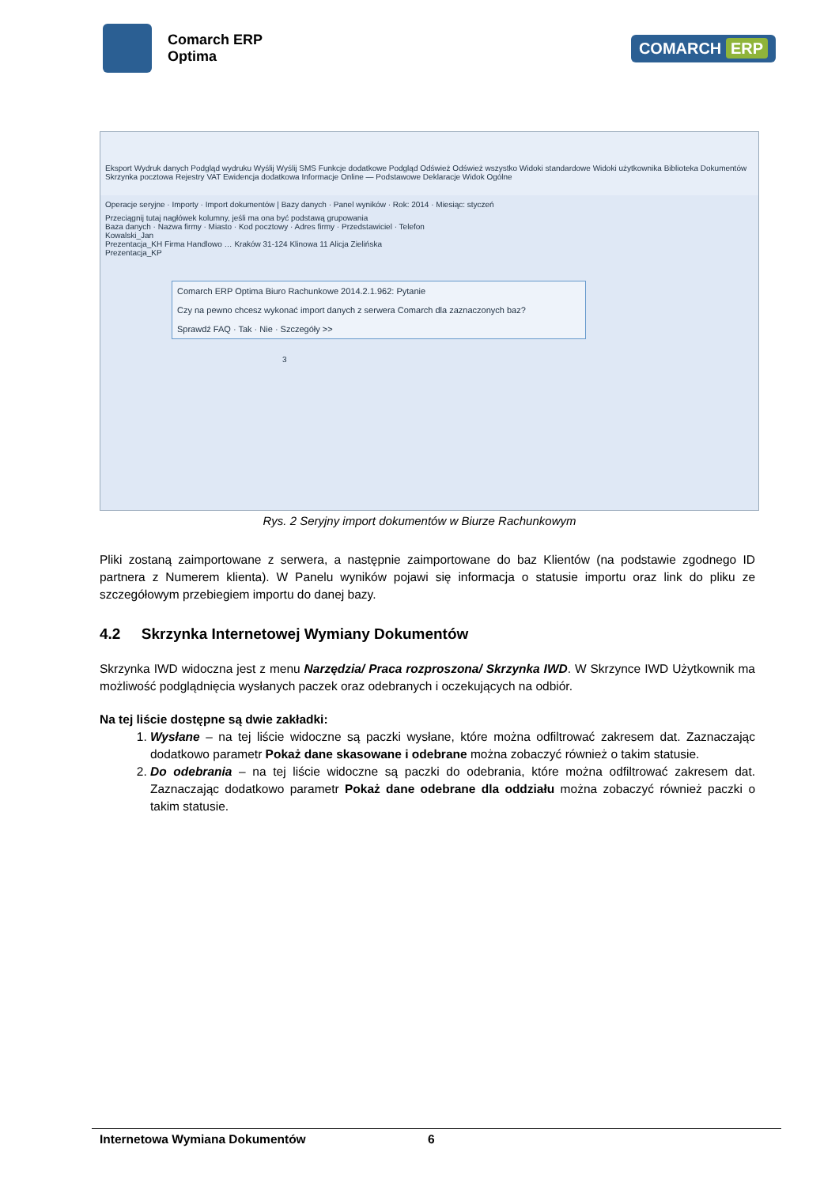Comarch ERP
Optima
COMARCH ERP
Eksport Wydruk danych Podgląd wydruku Wyślij Wyślij SMS Funkcje dodatkowe Podgląd Odśwież Odśwież wszystko Widoki standardowe Widoki użytkownika Biblioteka Dokumentów Skrzynka pocztowa Rejestry VAT Ewidencja dodatkowa Informacje Online — Podstawowe Deklaracje Widok Ogólne
Operacje seryjne · Importy · Import dokumentów | Bazy danych · Panel wyników · Rok: 2014 · Miesiąc: styczeń
Przeciągnij tutaj nagłówek kolumny, jeśli ma ona być podstawą grupowania
Baza danych · Nazwa firmy · Miasto · Kod pocztowy · Adres firmy · Przedstawiciel · Telefon
Kowalski_Jan
Prezentacja_KH Firma Handlowo … Kraków 31-124 Klinowa 11 Alicja Zielińska
Prezentacja_KP
Comarch ERP Optima Biuro Rachunkowe 2014.2.1.962: Pytanie
Czy na pewno chcesz wykonać import danych z serwera Comarch dla zaznaczonych baz?
Sprawdź FAQ · Tak · Nie · Szczegóły >>
3
Rys. 2 Seryjny import dokumentów w Biurze Rachunkowym
Pliki zostaną zaimportowane z serwera, a następnie zaimportowane do baz Klientów (na podstawie zgodnego ID partnera z Numerem klienta). W Panelu wyników pojawi się informacja o statusie importu oraz link do pliku ze szczegółowym przebiegiem importu do danej bazy.
4.2 Skrzynka Internetowej Wymiany Dokumentów
Skrzynka IWD widoczna jest z menu Narzędzia/ Praca rozproszona/ Skrzynka IWD. W Skrzynce IWD Użytkownik ma możliwość podglądnięcia wysłanych paczek oraz odebranych i oczekujących na odbiór.
Na tej liście dostępne są dwie zakładki:
1. Wysłane – na tej liście widoczne są paczki wysłane, które można odfiltrować zakresem dat. Zaznaczając dodatkowo parametr Pokaż dane skasowane i odebrane można zobaczyć również o takim statusie.
2. Do odebrania – na tej liście widoczne są paczki do odebrania, które można odfiltrować zakresem dat. Zaznaczając dodatkowo parametr Pokaż dane odebrane dla oddziału można zobaczyć również paczki o takim statusie.
Internetowa Wymiana Dokumentów 6